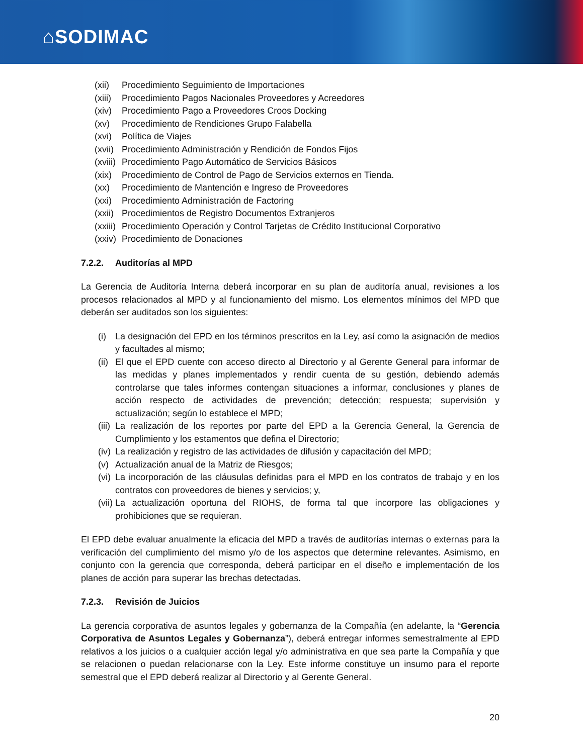⌂SODIMAC
(xii) Procedimiento Seguimiento de Importaciones
(xiii) Procedimiento Pagos Nacionales Proveedores y Acreedores
(xiv) Procedimiento Pago a Proveedores Croos Docking
(xv) Procedimiento de Rendiciones Grupo Falabella
(xvi) Política de Viajes
(xvii) Procedimiento Administración y Rendición de Fondos Fijos
(xviii) Procedimiento Pago Automático de Servicios Básicos
(xix) Procedimiento de Control de Pago de Servicios externos en Tienda.
(xx) Procedimiento de Mantención e Ingreso de Proveedores
(xxi) Procedimiento Administración de Factoring
(xxii) Procedimientos de Registro Documentos Extranjeros
(xxiii) Procedimiento Operación y Control Tarjetas de Crédito Institucional Corporativo
(xxiv) Procedimiento de Donaciones
7.2.2. Auditorías al MPD
La Gerencia de Auditoría Interna deberá incorporar en su plan de auditoría anual, revisiones a los procesos relacionados al MPD y al funcionamiento del mismo. Los elementos mínimos del MPD que deberán ser auditados son los siguientes:
(i) La designación del EPD en los términos prescritos en la Ley, así como la asignación de medios y facultades al mismo;
(ii) El que el EPD cuente con acceso directo al Directorio y al Gerente General para informar de las medidas y planes implementados y rendir cuenta de su gestión, debiendo además controlarse que tales informes contengan situaciones a informar, conclusiones y planes de acción respecto de actividades de prevención; detección; respuesta; supervisión y actualización; según lo establece el MPD;
(iii) La realización de los reportes por parte del EPD a la Gerencia General, la Gerencia de Cumplimiento y los estamentos que defina el Directorio;
(iv) La realización y registro de las actividades de difusión y capacitación del MPD;
(v) Actualización anual de la Matriz de Riesgos;
(vi) La incorporación de las cláusulas definidas para el MPD en los contratos de trabajo y en los contratos con proveedores de bienes y servicios; y,
(vii) La actualización oportuna del RIOHS, de forma tal que incorpore las obligaciones y prohibiciones que se requieran.
El EPD debe evaluar anualmente la eficacia del MPD a través de auditorías internas o externas para la verificación del cumplimiento del mismo y/o de los aspectos que determine relevantes. Asimismo, en conjunto con la gerencia que corresponda, deberá participar en el diseño e implementación de los planes de acción para superar las brechas detectadas.
7.2.3. Revisión de Juicios
La gerencia corporativa de asuntos legales y gobernanza de la Compañía (en adelante, la “Gerencia Corporativa de Asuntos Legales y Gobernanza”), deberá entregar informes semestralmente al EPD relativos a los juicios o a cualquier acción legal y/o administrativa en que sea parte la Compañía y que se relacionen o puedan relacionarse con la Ley. Este informe constituye un insumo para el reporte semestral que el EPD deberá realizar al Directorio y al Gerente General.
20